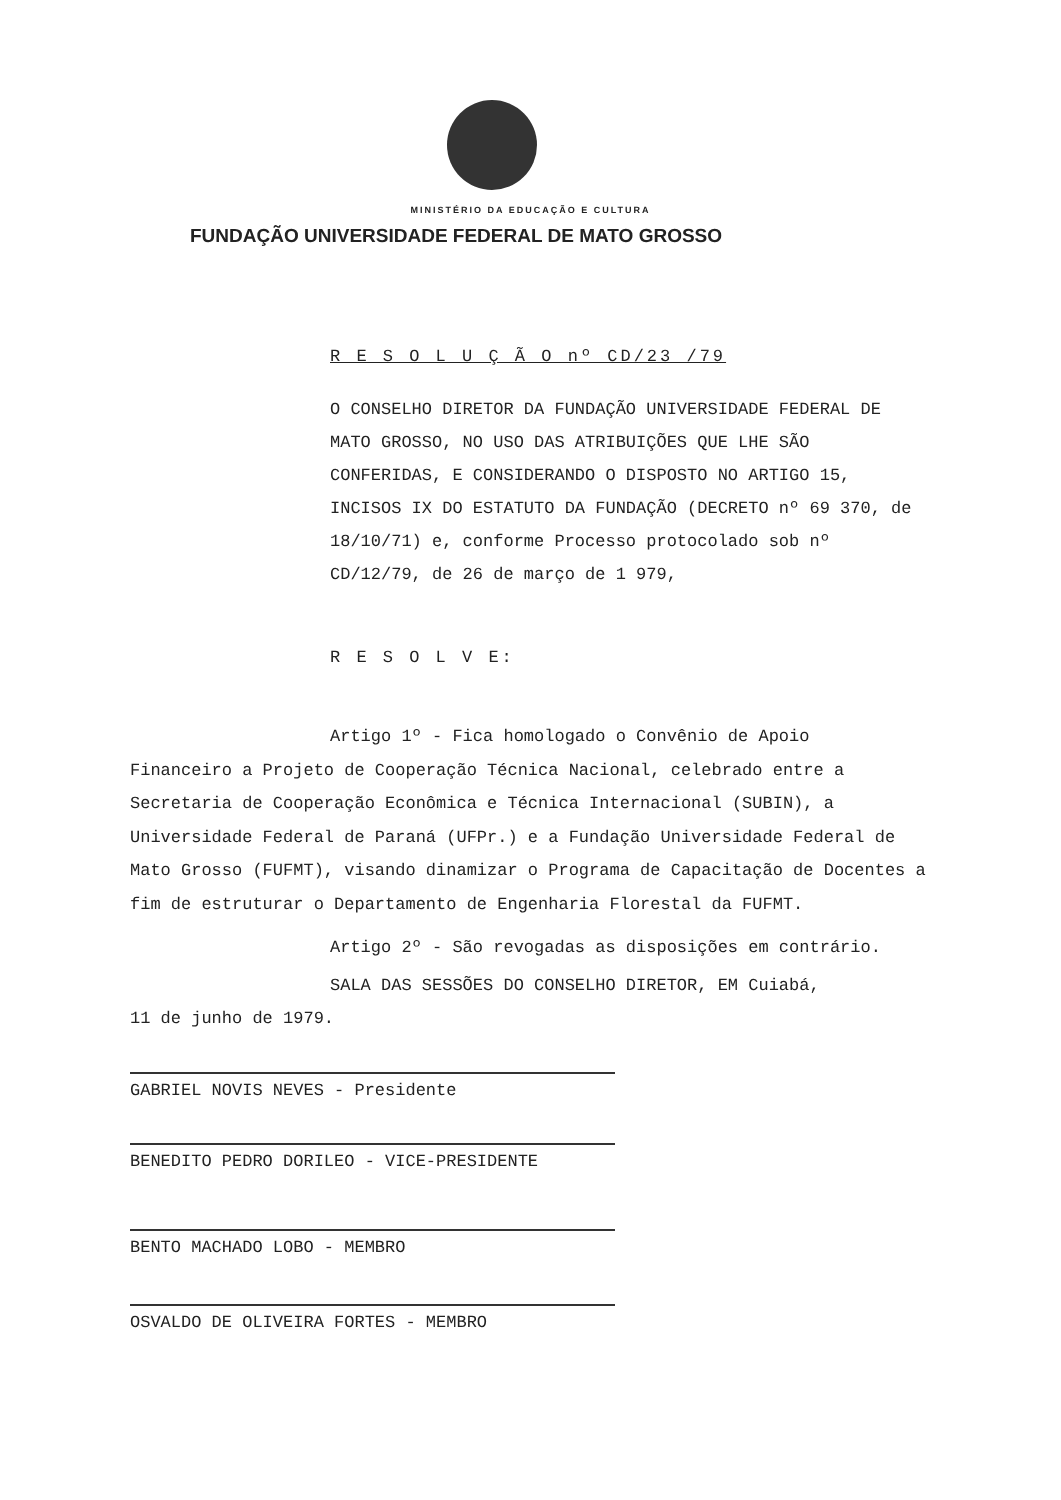MINISTÉRIO DA EDUCAÇÃO E CULTURA
FUNDAÇÃO UNIVERSIDADE FEDERAL DE MATO GROSSO
R E S O L U Ç Ã O nº CD/23 /79
O CONSELHO DIRETOR DA FUNDAÇÃO UNIVERSIDADE FEDERAL DE MATO GROSSO, NO USO DAS ATRIBUIÇÕES QUE LHE SÃO CONFERIDAS, E CONSIDERANDO O DISPOSTO NO ARTIGO 15, INCISOS IX DO ESTATUTO DA FUNDAÇÃO (DECRETO nº 69 370, de 18/10/71) e, conforme Processo protocolado sob nº CD/12/79, de 26 de março de 1 979,
R E S O L V E:
Artigo 1º - Fica homologado o Convênio de Apoio
Financeiro a Projeto de Cooperação Técnica Nacional, celebrado entre a Secretaria de Cooperação Econômica e Técnica Internacional (SUBIN), a Universidade Federal de Paraná (UFPr.) e a Fundação Universidade Federal de Mato Grosso (FUFMT), visando dinamizar o Programa de Capacitação de Docentes a fim de estruturar o Departamento de Engenharia Florestal da FUFMT.
Artigo 2º - São revogadas as disposições em contrário.
SALA DAS SESSÕES DO CONSELHO DIRETOR, EM Cuiabá,
11 de junho de 1979.
GABRIEL NOVIS NEVES - Presidente
BENEDITO PEDRO DORILEO - VICE-PRESIDENTE
BENTO MACHADO LOBO - MEMBRO
OSVALDO DE OLIVEIRA FORTES - MEMBRO